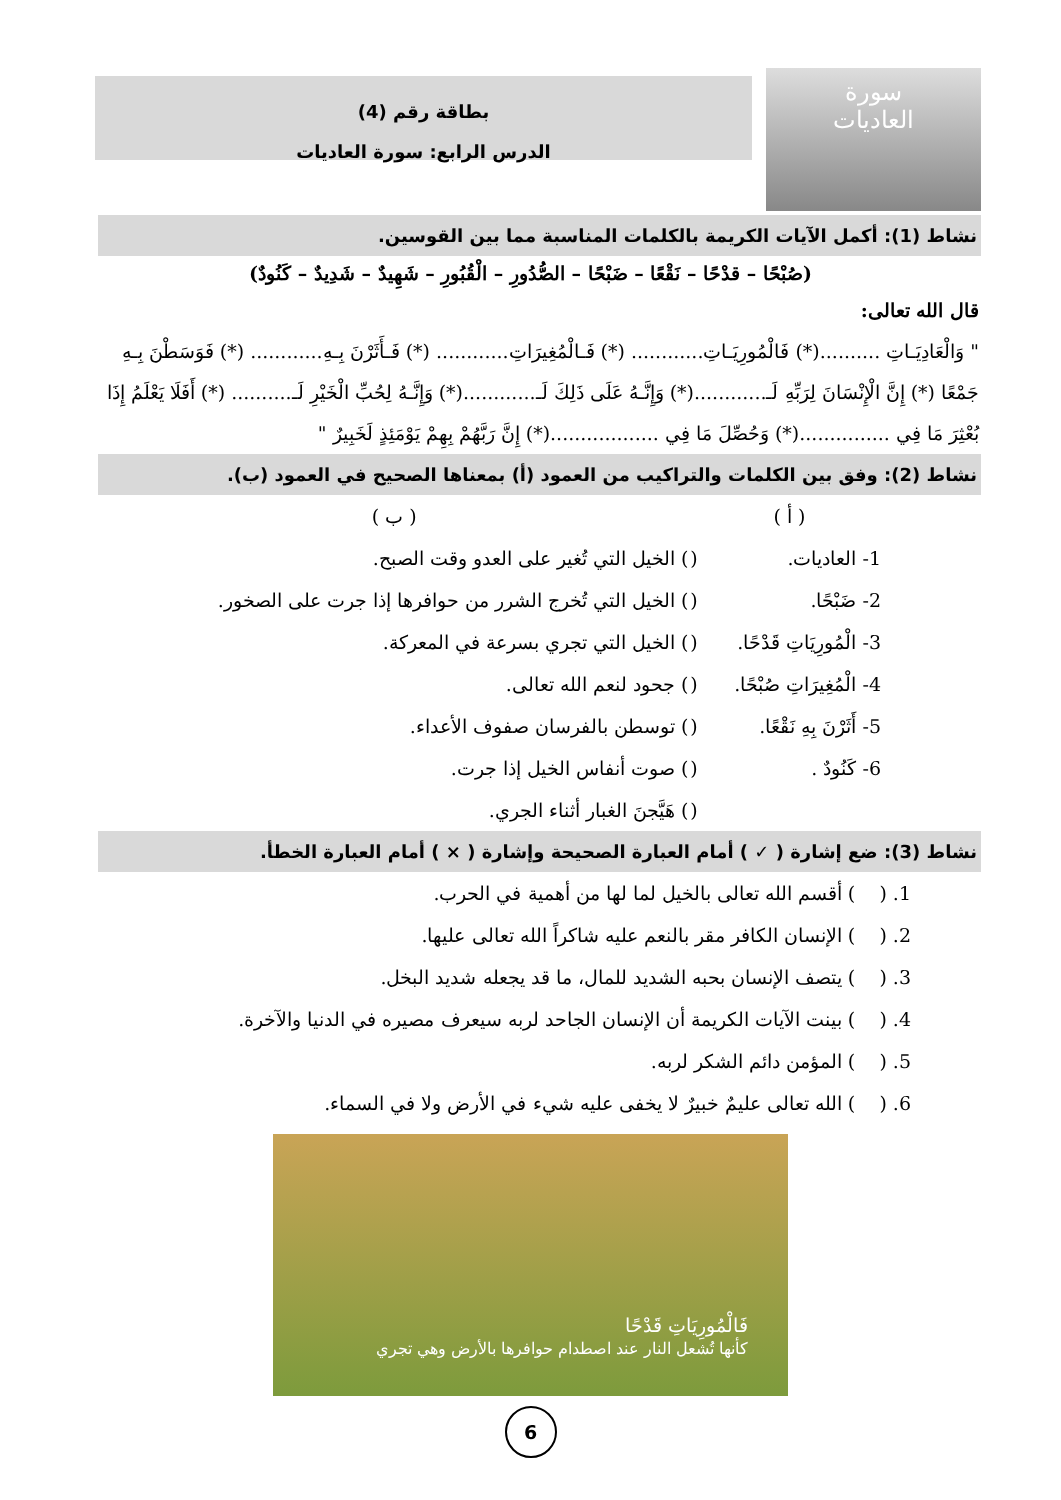سورة
العاديات
بطاقة رقم (4)
الدرس الرابع: سورة العاديات
نشاط (1): أكمل الآيات الكريمة بالكلمات المناسبة مما بين القوسين.
(صُبْحًا – قدْحًا – نَقْعًا – ضَبْحًا – الصُّدُورِ – الْقُبُورِ – شَهِيدٌ – شَدِيدٌ – كَنُودٌ)
قال الله تعالى:
" وَالْعَادِيَـاتِ ..........(*) فَالْمُورِيَـاتِ............ (*) فَـالْمُغِيرَاتِ............ (*) فَـأَثَرْنَ بِـهِ............ (*) فَوَسَطْنَ بِـهِ جَمْعًا (*) إِنَّ الْإِنْسَانَ لِرَبِّهِ لَـ............(*) وَإِنَّـهُ عَلَى ذَلِكَ لَـ............(*) وَإِنَّـهُ لِحُبِّ الْخَيْرِ لَـ.......... (*) أَفَلَا يَعْلَمُ إِذَا بُعْثِرَ مَا فِي ...............(*) وَحُصِّلَ مَا فِي ..................(*) إِنَّ رَبَّهُمْ بِهِمْ يَوْمَئِذٍ لَخَبِيرٌ "
نشاط (2): وفق بين الكلمات والتراكيب من العمود (أ) بمعناها الصحيح في العمود (ب).
| ( أ ) | | ( ب ) |
| 1- العاديات. | ( | ) الخيل التي تُغير على العدو وقت الصبح. |
| 2- ضَبْحًا. | ( | ) الخيل التي تُخرج الشرر من حوافرها إذا جرت على الصخور. |
| 3- الْمُورِيَاتِ قَدْحًا. | ( | ) الخيل التي تجري بسرعة في المعركة. |
| 4- الْمُغِيرَاتِ صُبْحًا. | ( | ) جحود لنعم الله تعالى. |
| 5- أَثَرْنَ بِهِ نَقْعًا. | ( | ) توسطن بالفرسان صفوف الأعداء. |
| 6- كَنُودٌ . | ( | ) صوت أنفاس الخيل إذا جرت. |
| | ( | ) هَيَّجنَ الغبار أثناء الجري. |
نشاط (3): ضع إشارة ( ✓ ) أمام العبارة الصحيحة وإشارة ( × ) أمام العبارة الخطأ.
1. ( ) أقسم الله تعالى بالخيل لما لها من أهمية في الحرب.
2. ( ) الإنسان الكافر مقر بالنعم عليه شاكراً الله تعالى عليها.
3. ( ) يتصف الإنسان بحبه الشديد للمال، ما قد يجعله شديد البخل.
4. ( ) بينت الآيات الكريمة أن الإنسان الجاحد لربه سيعرف مصيره في الدنيا والآخرة.
5. ( ) المؤمن دائم الشكر لربه.
6. ( ) الله تعالى عليمٌ خبيرٌ لا يخفى عليه شيء في الأرض ولا في السماء.
فَالْمُورِيَاتِ قَدْحًا
كأنها تُشعل النار عند اصطدام حوافرها بالأرض وهي تجري
6